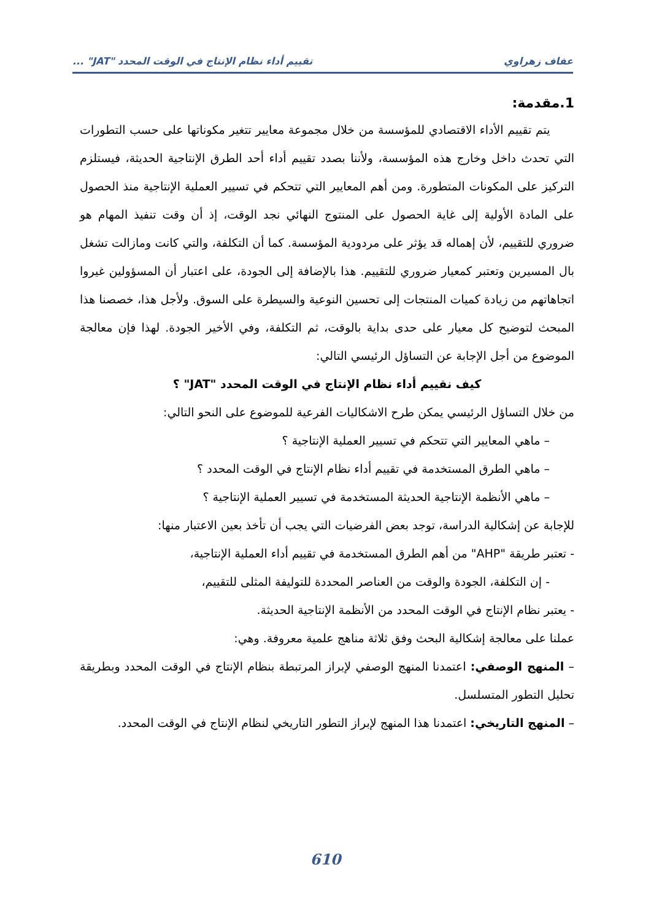عفاف زهراوي تقييم أداء نظام الإنتاج في الوقت المحدد "JAT" ...
1.مقدمة:
يتم تقييم الأداء الاقتصادي للمؤسسة من خلال مجموعة معايير تتغير مكوناتها على حسب التطورات التي تحدث داخل وخارج هذه المؤسسة، ولأننا بصدد تقييم أداء أحد الطرق الإنتاجية الحديثة، فيستلزم التركيز على المكونات المتطورة. ومن أهم المعايير التي تتحكم في تسيير العملية الإنتاجية منذ الحصول على المادة الأولية إلى غاية الحصول على المنتوج النهائي نجد الوقت، إذ أن وقت تنفيذ المهام هو ضروري للتقييم، لأن إهماله قد يؤثر على مردودية المؤسسة. كما أن التكلفة، والتي كانت ومازالت تشغل بال المسيرين وتعتبر كمعيار ضروري للتقييم. هذا بالإضافة إلى الجودة، على اعتبار أن المسؤولين غيروا اتجاهاتهم من زيادة كميات المنتجات إلى تحسين النوعية والسيطرة على السوق. ولأجل هذا، خصصنا هذا المبحث لتوضيح كل معيار على حدى بداية بالوقت، ثم التكلفة، وفي الأخير الجودة. لهذا فإن معالجة الموضوع من أجل الإجابة عن التساؤل الرئيسي التالي:
كيف نقييم أداء نظام الإنتاج في الوقت المحدد "JAT" ؟
من خلال التساؤل الرئيسي يمكن طرح الاشكاليات الفرعية للموضوع على النحو التالي:
– ماهي المعايير التي تتحكم في تسيير العملية الإنتاجية ؟
– ماهي الطرق المستخدمة في تقييم أداء نظام الإنتاج في الوقت المحدد ؟
– ماهي الأنظمة الإنتاجية الحديثة المستخدمة في تسيير العملية الإنتاجية ؟
للإجابة عن إشكالية الدراسة، توجد بعض الفرضيات التي يجب أن تأخذ بعين الاعتبار منها:
- تعتبر طريقة "AHP" من أهم الطرق المستخدمة في تقييم أداء العملية الإنتاجية،
- إن التكلفة، الجودة والوقت من العناصر المحددة للتوليفة المثلى للتقييم،
- يعتبر نظام الإنتاج في الوقت المحدد من الأنظمة الإنتاجية الحديثة.
عملنا على معالجة إشكالية البحث وفق ثلاثة مناهج علمية معروفة. وهي:
– المنهج الوصفي: اعتمدنا المنهج الوصفي لإبراز المرتبطة بنظام الإنتاج في الوقت المحدد وبطريقة تحليل التطور المتسلسل.
– المنهج التاريخي: اعتمدنا هذا المنهج لإبراز التطور التاريخي لنظام الإنتاج في الوقت المحدد.
610